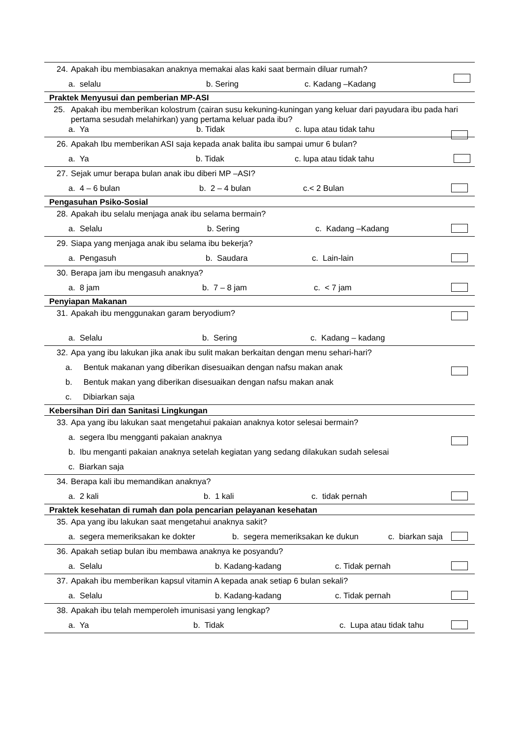24. Apakah ibu membiasakan anaknya memakai alas kaki saat bermain diluar rumah?
a. selalu b. Sering c. Kadang –Kadang
Praktek Menyusui dan pemberian MP-ASI
25. Apakah ibu memberikan kolostrum (cairan susu kekuning-kuningan yang keluar dari payudara ibu pada hari pertama sesudah melahirkan) yang pertama keluar pada ibu?
a. Ya b. Tidak c. lupa atau tidak tahu
26. Apakah Ibu memberikan ASI saja kepada anak balita ibu sampai umur 6 bulan?
a. Ya b. Tidak c. lupa atau tidak tahu
27. Sejak umur berapa bulan anak ibu diberi MP –ASI?
a. 4 – 6 bulan b. 2 – 4 bulan c.< 2 Bulan
Pengasuhan Psiko-Sosial
28. Apakah ibu selalu menjaga anak ibu selama bermain?
a. Selalu b. Sering c. Kadang –Kadang
29. Siapa yang menjaga anak ibu selama ibu bekerja?
a. Pengasuh b. Saudara c. Lain-lain
30. Berapa jam ibu mengasuh anaknya?
a. 8 jam b. 7 – 8 jam c. < 7 jam
Penyiapan Makanan
31. Apakah ibu menggunakan garam beryodium?
a. Selalu b. Sering c. Kadang – kadang
32. Apa yang ibu lakukan jika anak ibu sulit makan berkaitan dengan menu sehari-hari?
a. Bentuk makanan yang diberikan disesuaikan dengan nafsu makan anak
b. Bentuk makan yang diberikan disesuaikan dengan nafsu makan anak
c. Dibiarkan saja
Kebersihan Diri dan Sanitasi Lingkungan
33. Apa yang ibu lakukan saat mengetahui pakaian anaknya kotor selesai bermain?
a. segera Ibu mengganti pakaian anaknya
b. Ibu menganti pakaian anaknya setelah kegiatan yang sedang dilakukan sudah selesai
c. Biarkan saja
34. Berapa kali ibu memandikan anaknya?
a. 2 kali b. 1 kali c. tidak pernah
Praktek kesehatan di rumah dan pola pencarian pelayanan kesehatan
35. Apa yang ibu lakukan saat mengetahui anaknya sakit?
a. segera memeriksakan ke dokter b. segera memeriksakan ke dukun c. biarkan saja
36. Apakah setiap bulan ibu membawa anaknya ke posyandu?
a. Selalu b. Kadang-kadang c. Tidak pernah
37. Apakah ibu memberikan kapsul vitamin A kepada anak setiap 6 bulan sekali?
a. Selalu b. Kadang-kadang c. Tidak pernah
38. Apakah ibu telah memperoleh imunisasi yang lengkap?
a. Ya b. Tidak c. Lupa atau tidak tahu